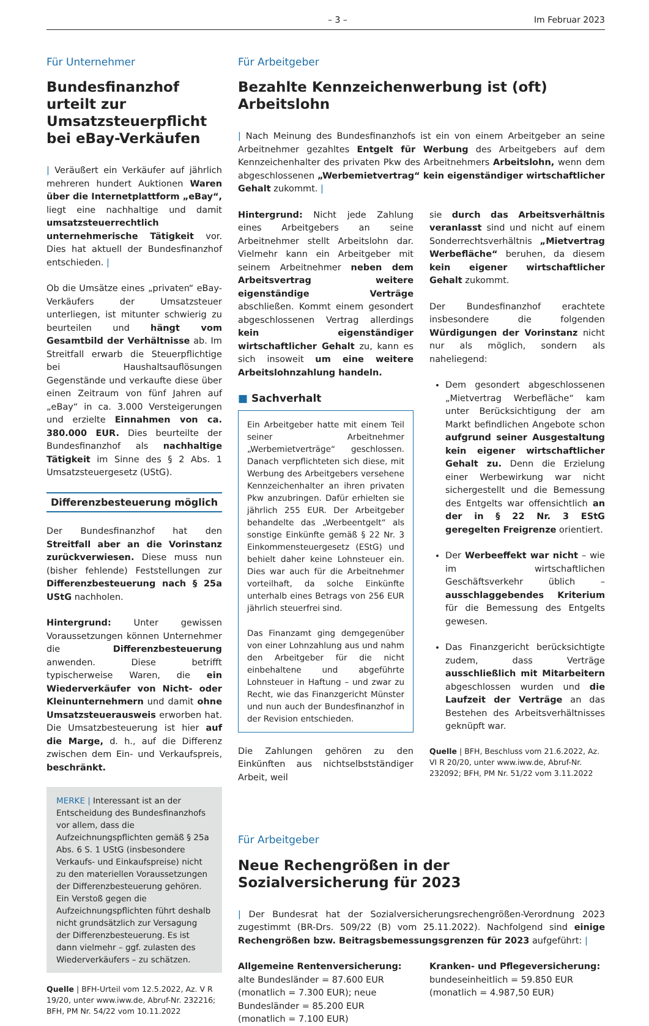– 3 – Im Februar 2023
Für Unternehmer
Bundesfinanzhof urteilt zur Umsatzsteuerpflicht bei eBay-Verkäufen
| Veräußert ein Verkäufer auf jährlich mehreren hundert Auktionen Waren über die Internetplattform „eBay“, liegt eine nachhaltige und damit umsatzsteuerrechtlich unternehmerische Tätigkeit vor. Dies hat aktuell der Bundesfinanzhof entschieden. |
Ob die Umsätze eines „privaten“ eBay-Verkäufers der Umsatzsteuer unterliegen, ist mitunter schwierig zu beurteilen und hängt vom Gesamtbild der Verhältnisse ab. Im Streitfall erwarb die Steuerpflichtige bei Haushaltsauflösungen Gegenstände und verkaufte diese über einen Zeitraum von fünf Jahren auf „eBay“ in ca. 3.000 Versteigerungen und erzielte Einnahmen von ca. 380.000 EUR. Dies beurteilte der Bundesfinanzhof als nachhaltige Tätigkeit im Sinne des § 2 Abs. 1 Umsatzsteuergesetz (UStG).
Differenzbesteuerung möglich
Der Bundesfinanzhof hat den Streitfall aber an die Vorinstanz zurückverwiesen. Diese muss nun (bisher fehlende) Feststellungen zur Differenzbesteuerung nach § 25a UStG nachholen.
Hintergrund: Unter gewissen Voraussetzungen können Unternehmer die Differenzbesteuerung anwenden. Diese betrifft typischerweise Waren, die ein Wiederverkäufer von Nicht- oder Kleinunternehmern und damit ohne Umsatzsteuerausweis erworben hat. Die Umsatzbesteuerung ist hier auf die Marge, d. h., auf die Differenz zwischen dem Ein- und Verkaufspreis, beschränkt.
MERKE | Interessant ist an der Entscheidung des Bundesfinanzhofs vor allem, dass die Aufzeichnungspflichten gemäß § 25a Abs. 6 S. 1 UStG (insbesondere Verkaufs- und Einkaufspreise) nicht zu den materiellen Voraussetzungen der Differenzbesteuerung gehören. Ein Verstoß gegen die Aufzeichnungspflichten führt deshalb nicht grundsätzlich zur Versagung der Differenzbesteuerung. Es ist dann vielmehr – ggf. zulasten des Wiederverkäufers – zu schätzen.
Quelle | BFH-Urteil vom 12.5.2022, Az. V R 19/20, unter www.iww.de, Abruf-Nr. 232216; BFH, PM Nr. 54/22 vom 10.11.2022
Für Arbeitgeber
Bezahlte Kennzeichenwerbung ist (oft) Arbeitslohn
| Nach Meinung des Bundesfinanzhofs ist ein von einem Arbeitgeber an seine Arbeitnehmer gezahltes Entgelt für Werbung des Arbeitgebers auf dem Kennzeichenhalter des privaten Pkw des Arbeitnehmers Arbeitslohn, wenn dem abgeschlossenen „Werbemietvertrag“ kein eigenständiger wirtschaftlicher Gehalt zukommt. |
Hintergrund: Nicht jede Zahlung eines Arbeitgebers an seine Arbeitnehmer stellt Arbeitslohn dar. Vielmehr kann ein Arbeitgeber mit seinem Arbeitnehmer neben dem Arbeitsvertrag weitere eigenständige Verträge abschließen. Kommt einem gesondert abgeschlossenen Vertrag allerdings kein eigenständiger wirtschaftlicher Gehalt zu, kann es sich insoweit um eine weitere Arbeitslohnzahlung handeln.
■ Sachverhalt
Ein Arbeitgeber hatte mit einem Teil seiner Arbeitnehmer „Werbemietverträge“ geschlossen. Danach verpflichteten sich diese, mit Werbung des Arbeitgebers versehene Kennzeichenhalter an ihren privaten Pkw anzubringen. Dafür erhielten sie jährlich 255 EUR. Der Arbeitgeber behandelte das „Werbeentgelt“ als sonstige Einkünfte gemäß § 22 Nr. 3 Einkommensteuergesetz (EStG) und behielt daher keine Lohnsteuer ein. Dies war auch für die Arbeitnehmer vorteilhaft, da solche Einkünfte unterhalb eines Betrags von 256 EUR jährlich steuerfrei sind.
Das Finanzamt ging demgegenüber von einer Lohnzahlung aus und nahm den Arbeitgeber für die nicht einbehaltene und abgeführte Lohnsteuer in Haftung – und zwar zu Recht, wie das Finanzgericht Münster und nun auch der Bundesfinanzhof in der Revision entschieden.
Die Zahlungen gehören zu den Einkünften aus nichtselbstständiger Arbeit, weil
sie durch das Arbeitsverhältnis veranlasst sind und nicht auf einem Sonderrechtsverhältnis „Mietvertrag Werbefläche“ beruhen, da diesem kein eigener wirtschaftlicher Gehalt zukommt.
Der Bundesfinanzhof erachtete insbesondere die folgenden Würdigungen der Vorinstanz nicht nur als möglich, sondern als naheliegend:
Dem gesondert abgeschlossenen „Mietvertrag Werbefläche“ kam unter Berücksichtigung der am Markt befindlichen Angebote schon aufgrund seiner Ausgestaltung kein eigener wirtschaftlicher Gehalt zu. Denn die Erzielung einer Werbewirkung war nicht sichergestellt und die Bemessung des Entgelts war offensichtlich an der in § 22 Nr. 3 EStG geregelten Freigrenze orientiert.
Der Werbeeffekt war nicht – wie im wirtschaftlichen Geschäftsverkehr üblich – ausschlaggebendes Kriterium für die Bemessung des Entgelts gewesen.
Das Finanzgericht berücksichtigte zudem, dass Verträge ausschließlich mit Mitarbeitern abgeschlossen wurden und die Laufzeit der Verträge an das Bestehen des Arbeitsverhältnisses geknüpft war.
Quelle | BFH, Beschluss vom 21.6.2022, Az. VI R 20/20, unter www.iww.de, Abruf-Nr. 232092; BFH, PM Nr. 51/22 vom 3.11.2022
Für Arbeitgeber
Neue Rechengrößen in der Sozialversicherung für 2023
| Der Bundesrat hat der Sozialversicherungsrechengrößen-Verordnung 2023 zugestimmt (BR-Drs. 509/22 (B) vom 25.11.2022). Nachfolgend sind einige Rechengrößen bzw. Beitragsbemessungsgrenzen für 2023 aufgeführt: |
Allgemeine Rentenversicherung:
alte Bundesländer = 87.600 EUR (monatlich = 7.300 EUR); neue Bundesländer = 85.200 EUR (monatlich = 7.100 EUR)
Kranken- und Pflegeversicherung:
bundeseinheitlich = 59.850 EUR (monatlich = 4.987,50 EUR)